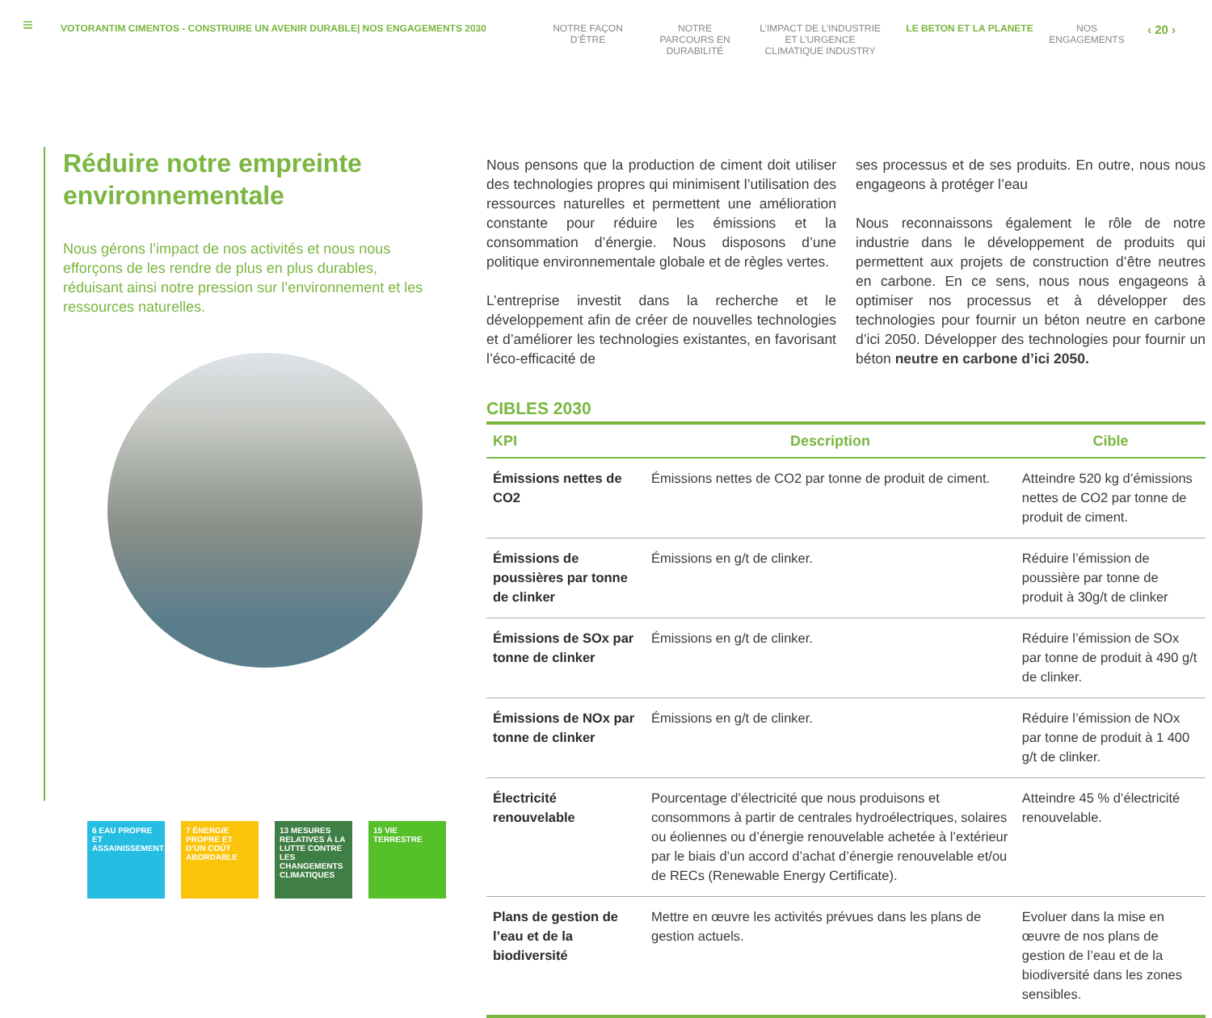≡
VOTORANTIM CIMENTOS - CONSTRUIRE UN AVENIR DURABLE| NOS ENGAGEMENTS 2030 NOTRE FAÇON D’ÊTRE
NOTRE PARCOURS EN DURABILITÉ
L’IMPACT DE L’INDUSTRIE ET L’URGENCE CLIMATIQUE INDUSTRY
LE BETON ET LA PLANETE NOS ENGAGEMENTS
‹ 20 ›
Réduire notre empreinte environnementale
Nous gérons l’impact de nos activités et nous nous efforçons de les rendre de plus en plus durables, réduisant ainsi notre pression sur l’environnement et les ressources naturelles.
6 EAU PROPRE ET ASSAINISSEMENT
7 ÉNERGIE PROPRE ET D’UN COÛT ABORDABLE
13 MESURES RELATIVES À LA LUTTE CONTRE LES CHANGEMENTS CLIMATIQUES
15 VIE TERRESTRE
Nous pensons que la production de ciment doit utiliser des technologies propres qui minimisent l’utilisation des ressources naturelles et permettent une amélioration constante pour réduire les émissions et la consommation d’énergie. Nous disposons d’une politique environnementale globale et de règles vertes.
L’entreprise investit dans la recherche et le développement afin de créer de nouvelles technologies et d’améliorer les technologies existantes, en favorisant l’éco-efficacité de
ses processus et de ses produits. En outre, nous nous engageons à protéger l’eau
Nous reconnaissons également le rôle de notre industrie dans le développement de produits qui permettent aux projets de construction d’être neutres en carbone. En ce sens, nous nous engageons à optimiser nos processus et à développer des technologies pour fournir un béton neutre en carbone d’ici 2050. Développer des technologies pour fournir un béton neutre en carbone d’ici 2050.
CIBLES 2030
| KPI | Description | Cible |
| --- | --- | --- |
| Émissions nettes de CO2 | Émissions nettes de CO2 par tonne de produit de ciment. | Atteindre 520 kg d’émissions nettes de CO2 par tonne de produit de ciment. |
| Émissions de poussières par tonne de clinker | Émissions en g/t de clinker. | Réduire l’émission de poussière par tonne de produit à 30g/t de clinker |
| Émissions de SOx par tonne de clinker | Émissions en g/t de clinker. | Réduire l’émission de SOx par tonne de produit à 490 g/t de clinker. |
| Émissions de NOx par tonne de clinker | Émissions en g/t de clinker. | Réduire l’émission de NOx par tonne de produit à 1 400 g/t de clinker. |
| Électricité renouvelable | Pourcentage d’électricité que nous produisons et consommons à partir de centrales hydroélectriques, solaires ou éoliennes ou d’énergie renouvelable achetée à l’extérieur par le biais d’un accord d’achat d’énergie renouvelable et/ou de RECs (Renewable Energy Certificate). | Atteindre 45 % d’électricité renouvelable. |
| Plans de gestion de l’eau et de la biodiversité | Mettre en œuvre les activités prévues dans les plans de gestion actuels. | Evoluer dans la mise en œuvre de nos plans de gestion de l’eau et de la biodiversité dans les zones sensibles. |